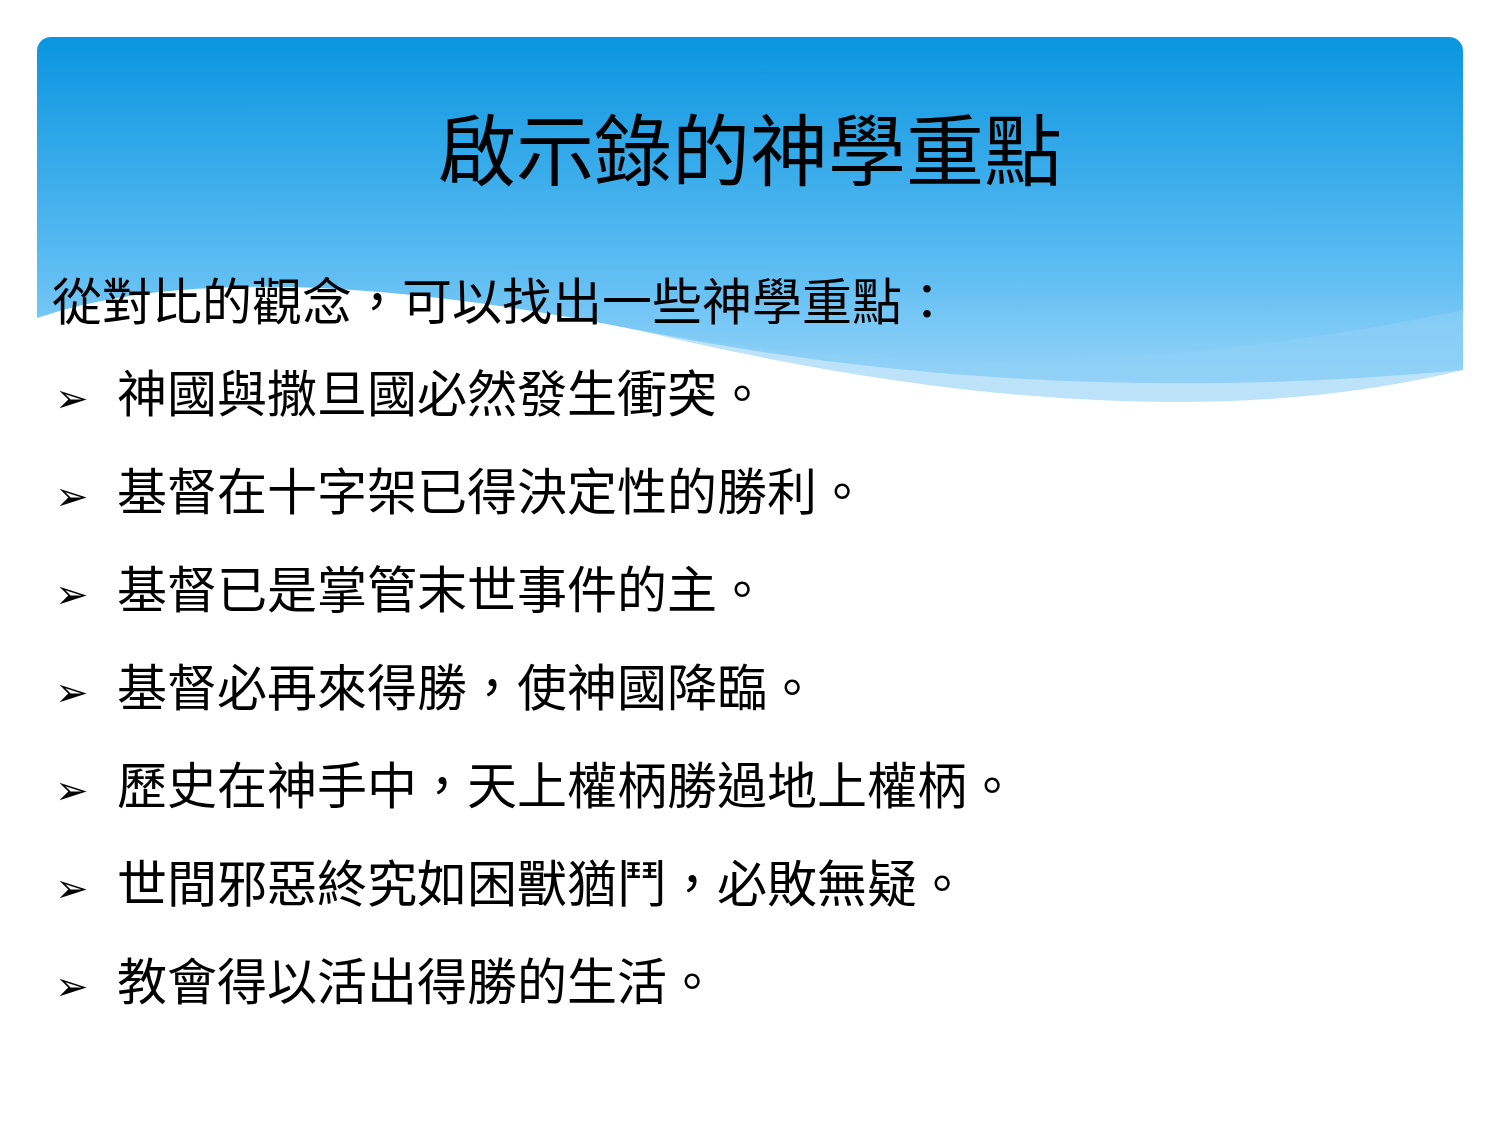啟示錄的神學重點
從對比的觀念，可以找出一些神學重點：
➢ 神國與撒旦國必然發生衝突。
➢ 基督在十字架已得決定性的勝利。
➢ 基督已是掌管末世事件的主。
➢ 基督必再來得勝，使神國降臨。
➢ 歷史在神手中，天上權柄勝過地上權柄。
➢ 世間邪惡終究如困獸猶鬥，必敗無疑。
➢ 教會得以活出得勝的生活。